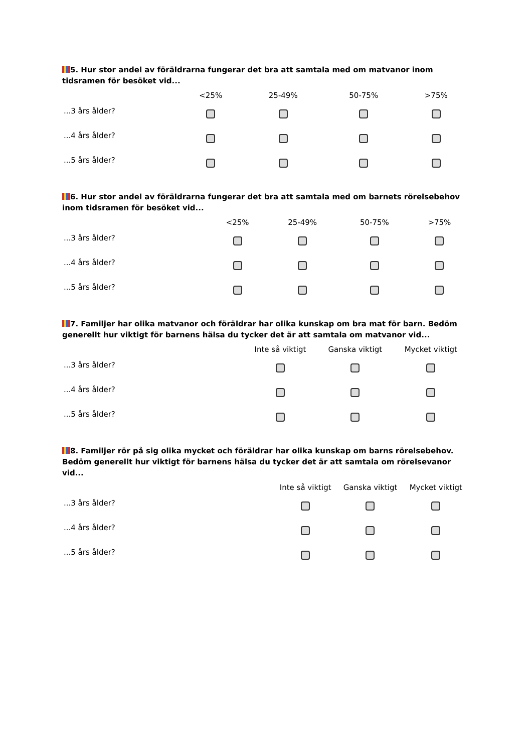5. Hur stor andel av föräldrarna fungerar det bra att samtala med om matvanor inom tidsramen för besöket vid...
| | <25% | 25-49% | 50-75% | >75% |
| --- | --- | --- | --- | --- |
| ...3 års ålder? | | | | |
| ...4 års ålder? | | | | |
| ...5 års ålder? | | | | |
6. Hur stor andel av föräldrarna fungerar det bra att samtala med om barnets rörelsebehov inom tidsramen för besöket vid...
| | <25% | 25-49% | 50-75% | >75% |
| --- | --- | --- | --- | --- |
| ...3 års ålder? | | | | |
| ...4 års ålder? | | | | |
| ...5 års ålder? | | | | |
7. Familjer har olika matvanor och föräldrar har olika kunskap om bra mat för barn. Bedöm generellt hur viktigt för barnens hälsa du tycker det är att samtala om matvanor vid...
| | Inte så viktigt | Ganska viktigt | Mycket viktigt |
| --- | --- | --- | --- |
| ...3 års ålder? | | | |
| ...4 års ålder? | | | |
| ...5 års ålder? | | | |
8. Familjer rör på sig olika mycket och föräldrar har olika kunskap om barns rörelsebehov. Bedöm generellt hur viktigt för barnens hälsa du tycker det är att samtala om rörelsevanor vid...
| | Inte så viktigt | Ganska viktigt | Mycket viktigt |
| --- | --- | --- | --- |
| ...3 års ålder? | | | |
| ...4 års ålder? | | | |
| ...5 års ålder? | | | |